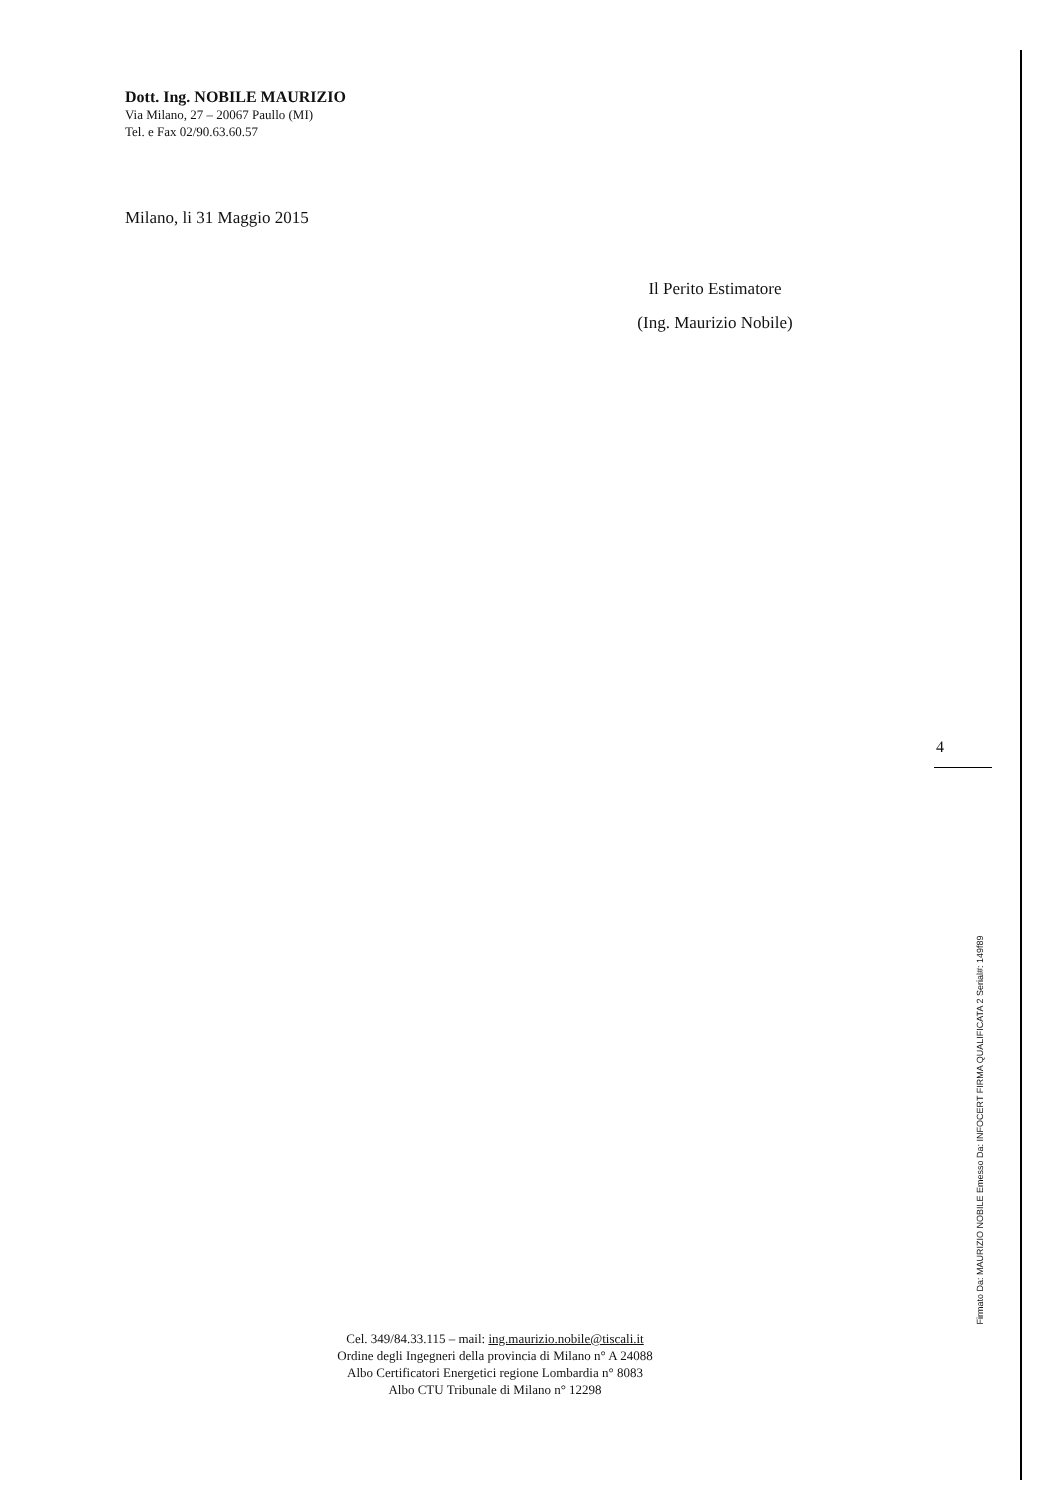Dott. Ing. NOBILE MAURIZIO
Via Milano, 27 – 20067 Paullo (MI)
Tel. e Fax 02/90.63.60.57
Milano, li 31 Maggio 2015
Il Perito Estimatore
(Ing. Maurizio Nobile)
4
Firmato Da: MAURIZIO NOBILE Emesso Da: INFOCERT FIRMA QUALIFICATA 2 Serial#: 149f89
Cel. 349/84.33.115 – mail: ing.maurizio.nobile@tiscali.it
Ordine degli Ingegneri della provincia di Milano n° A 24088
Albo Certificatori Energetici regione Lombardia n° 8083
Albo CTU Tribunale di Milano n° 12298